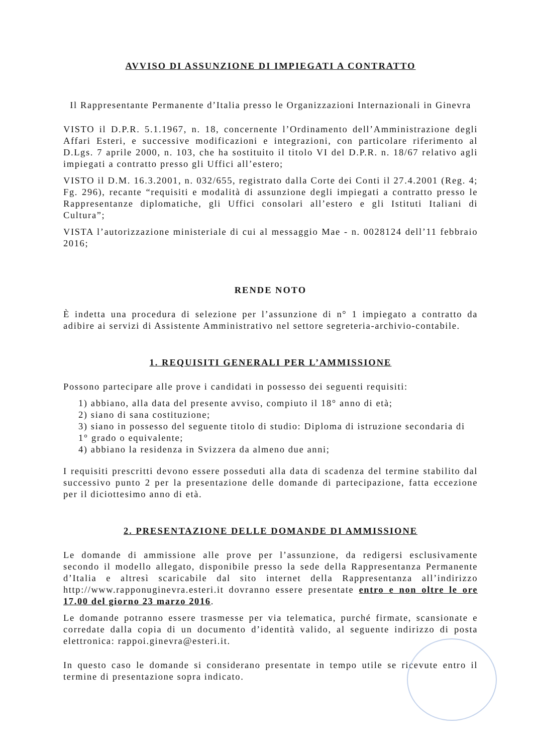AVVISO DI ASSUNZIONE DI IMPIEGATI A CONTRATTO
Il Rappresentante Permanente d’Italia presso le Organizzazioni Internazionali in Ginevra
VISTO il D.P.R. 5.1.1967, n. 18, concernente l’Ordinamento dell’Amministrazione degli Affari Esteri, e successive modificazioni e integrazioni, con particolare riferimento al D.Lgs. 7 aprile 2000, n. 103, che ha sostituito il titolo VI del D.P.R. n. 18/67 relativo agli impiegati a contratto presso gli Uffici all’estero;
VISTO il D.M. 16.3.2001, n. 032/655, registrato dalla Corte dei Conti il 27.4.2001 (Reg. 4; Fg. 296), recante “requisiti e modalità di assunzione degli impiegati a contratto presso le Rappresentanze diplomatiche, gli Uffici consolari all’estero e gli Istituti Italiani di Cultura”;
VISTA l’autorizzazione ministeriale di cui al messaggio Mae - n. 0028124 dell’11 febbraio 2016;
RENDE NOTO
È indetta una procedura di selezione per l’assunzione di n° 1 impiegato a contratto da adibire ai servizi di Assistente Amministrativo nel settore segreteria-archivio-contabile.
1. REQUISITI GENERALI PER L’AMMISSIONE
Possono partecipare alle prove i candidati in possesso dei seguenti requisiti:
1) abbiano, alla data del presente avviso, compiuto il 18° anno di età;
2) siano di sana costituzione;
3) siano in possesso del seguente titolo di studio: Diploma di istruzione secondaria di 1° grado o equivalente;
4) abbiano la residenza in Svizzera da almeno due anni;
I requisiti prescritti devono essere posseduti alla data di scadenza del termine stabilito dal successivo punto 2 per la presentazione delle domande di partecipazione, fatta eccezione per il diciottesimo anno di età.
2. PRESENTAZIONE DELLE DOMANDE DI AMMISSIONE
Le domande di ammissione alle prove per l’assunzione, da redigersi esclusivamente secondo il modello allegato, disponibile presso la sede della Rappresentanza Permanente d’Italia e altresì scaricabile dal sito internet della Rappresentanza all’indirizzo http://www.rapponuginevra.esteri.it dovranno essere presentate entro e non oltre le ore 17.00 del giorno 23 marzo 2016.
Le domande potranno essere trasmesse per via telematica, purché firmate, scansionate e corredate dalla copia di un documento d’identità valido, al seguente indirizzo di posta elettronica: rappoi.ginevra@esteri.it.
In questo caso le domande si considerano presentate in tempo utile se ricevute entro il termine di presentazione sopra indicato.